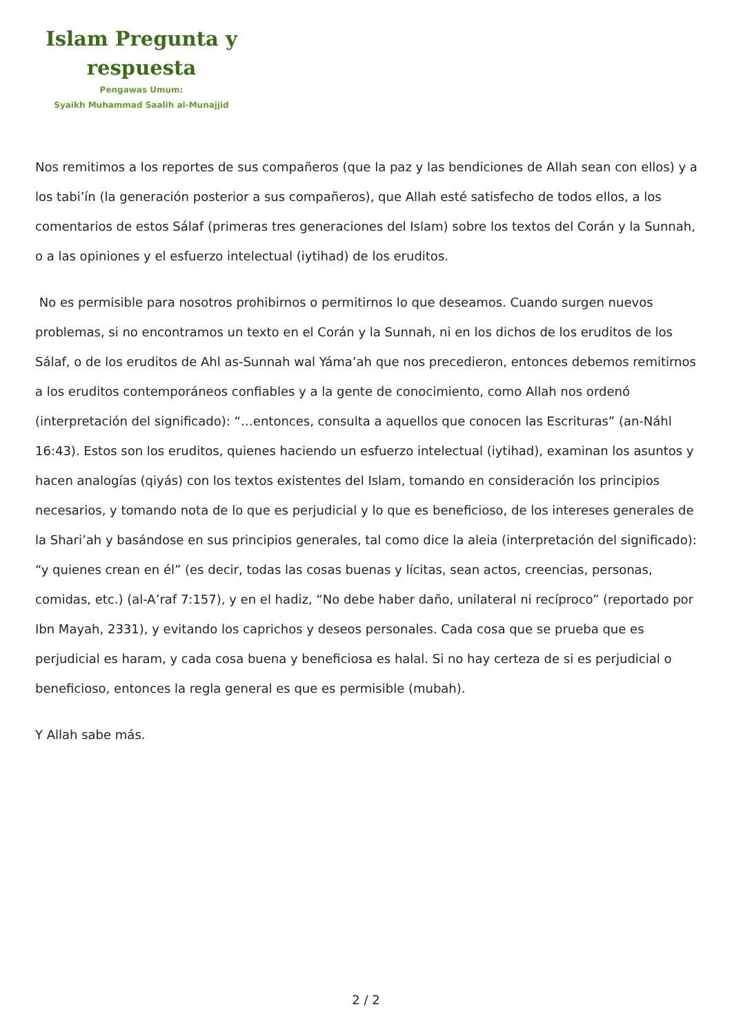Islam Pregunta y
respuesta
Pengawas Umum:
Syaikh Muhammad Saalih al-Munajjid
Nos remitimos a los reportes de sus compañeros (que la paz y las bendiciones de Allah sean con ellos) y a los tabi’ín (la generación posterior a sus compañeros), que Allah esté satisfecho de todos ellos, a los comentarios de estos Sálaf (primeras tres generaciones del Islam) sobre los textos del Corán y la Sunnah, o a las opiniones y el esfuerzo intelectual (iytihad) de los eruditos.
No es permisible para nosotros prohibirnos o permitirnos lo que deseamos. Cuando surgen nuevos problemas, si no encontramos un texto en el Corán y la Sunnah, ni en los dichos de los eruditos de los Sálaf, o de los eruditos de Ahl as-Sunnah wal Yáma’ah que nos precedieron, entonces debemos remitirnos a los eruditos contemporáneos confiables y a la gente de conocimiento, como Allah nos ordenó (interpretación del significado): “…entonces, consulta a aquellos que conocen las Escrituras” (an-Náhl 16:43). Estos son los eruditos, quienes haciendo un esfuerzo intelectual (iytihad), examinan los asuntos y hacen analogías (qiyás) con los textos existentes del Islam, tomando en consideración los principios necesarios, y tomando nota de lo que es perjudicial y lo que es beneficioso, de los intereses generales de la Shari’ah y basándose en sus principios generales, tal como dice la aleia (interpretación del significado): “y quienes crean en él” (es decir, todas las cosas buenas y lícitas, sean actos, creencias, personas, comidas, etc.) (al-A’raf 7:157), y en el hadiz, “No debe haber daño, unilateral ni recíproco” (reportado por Ibn Mayah, 2331), y evitando los caprichos y deseos personales. Cada cosa que se prueba que es perjudicial es haram, y cada cosa buena y beneficiosa es halal. Si no hay certeza de si es perjudicial o beneficioso, entonces la regla general es que es permisible (mubah).
Y Allah sabe más.
2 / 2